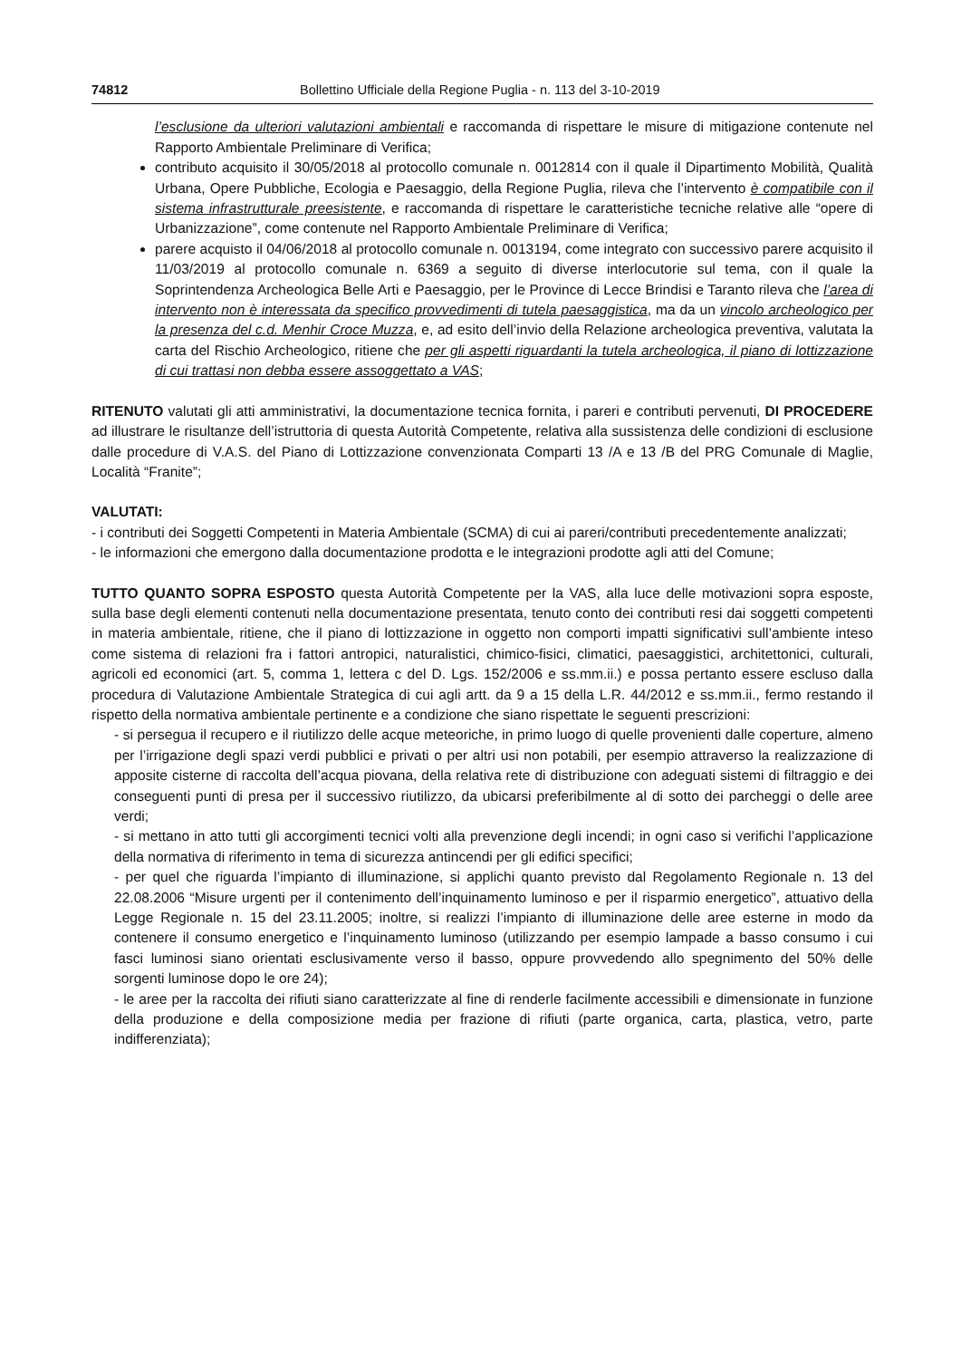74812 Bollettino Ufficiale della Regione Puglia - n. 113 del 3-10-2019
l’esclusione da ulteriori valutazioni ambientali e raccomanda di rispettare le misure di mitigazione contenute nel Rapporto Ambientale Preliminare di Verifica;
contributo acquisito il 30/05/2018 al protocollo comunale n. 0012814 con il quale il Dipartimento Mobilità, Qualità Urbana, Opere Pubbliche, Ecologia e Paesaggio, della Regione Puglia, rileva che l’intervento è compatibile con il sistema infrastrutturale preesistente, e raccomanda di rispettare le caratteristiche tecniche relative alle “opere di Urbanizzazione”, come contenute nel Rapporto Ambientale Preliminare di Verifica;
parere acquisto il 04/06/2018 al protocollo comunale n. 0013194, come integrato con successivo parere acquisito il 11/03/2019 al protocollo comunale n. 6369 a seguito di diverse interlocutorie sul tema, con il quale la Soprintendenza Archeologica Belle Arti e Paesaggio, per le Province di Lecce Brindisi e Taranto rileva che l’area di intervento non è interessata da specifico provvedimenti di tutela paesaggistica, ma da un vincolo archeologico per la presenza del c.d. Menhir Croce Muzza, e, ad esito dell’invio della Relazione archeologica preventiva, valutata la carta del Rischio Archeologico, ritiene che per gli aspetti riguardanti la tutela archeologica, il piano di lottizzazione di cui trattasi non debba essere assoggettato a VAS;
RITENUTO valutati gli atti amministrativi, la documentazione tecnica fornita, i pareri e contributi pervenuti, DI PROCEDERE ad illustrare le risultanze dell’istruttoria di questa Autorità Competente, relativa alla sussistenza delle condizioni di esclusione dalle procedure di V.A.S. del Piano di Lottizzazione convenzionata Comparti 13 /A e 13 /B del PRG Comunale di Maglie, Località “Franite”;
VALUTATI:
- i contributi dei Soggetti Competenti in Materia Ambientale (SCMA) di cui ai pareri/contributi precedentemente analizzati;
- le informazioni che emergono dalla documentazione prodotta e le integrazioni prodotte agli atti del Comune;
TUTTO QUANTO SOPRA ESPOSTO questa Autorità Competente per la VAS, alla luce delle motivazioni sopra esposte, sulla base degli elementi contenuti nella documentazione presentata, tenuto conto dei contributi resi dai soggetti competenti in materia ambientale, ritiene, che il piano di lottizzazione in oggetto non comporti impatti significativi sull’ambiente inteso come sistema di relazioni fra i fattori antropici, naturalistici, chimico-fisici, climatici, paesaggistici, architettonici, culturali, agricoli ed economici (art. 5, comma 1, lettera c del D. Lgs. 152/2006 e ss.mm.ii.) e possa pertanto essere escluso dalla procedura di Valutazione Ambientale Strategica di cui agli artt. da 9 a 15 della L.R. 44/2012 e ss.mm.ii., fermo restando il rispetto della normativa ambientale pertinente e a condizione che siano rispettate le seguenti prescrizioni:
- si persegua il recupero e il riutilizzo delle acque meteoriche, in primo luogo di quelle provenienti dalle coperture, almeno per l’irrigazione degli spazi verdi pubblici e privati o per altri usi non potabili, per esempio attraverso la realizzazione di apposite cisterne di raccolta dell’acqua piovana, della relativa rete di distribuzione con adeguati sistemi di filtraggio e dei conseguenti punti di presa per il successivo riutilizzo, da ubicarsi preferibilmente al di sotto dei parcheggi o delle aree verdi;
- si mettano in atto tutti gli accorgimenti tecnici volti alla prevenzione degli incendi; in ogni caso si verifichi l’applicazione della normativa di riferimento in tema di sicurezza antincendi per gli edifici specifici;
- per quel che riguarda l’impianto di illuminazione, si applichi quanto previsto dal Regolamento Regionale n. 13 del 22.08.2006 “Misure urgenti per il contenimento dell’inquinamento luminoso e per il risparmio energetico”, attuativo della Legge Regionale n. 15 del 23.11.2005; inoltre, si realizzi l’impianto di illuminazione delle aree esterne in modo da contenere il consumo energetico e l’inquinamento luminoso (utilizzando per esempio lampade a basso consumo i cui fasci luminosi siano orientati esclusivamente verso il basso, oppure provvedendo allo spegnimento del 50% delle sorgenti luminose dopo le ore 24);
- le aree per la raccolta dei rifiuti siano caratterizzate al fine di renderle facilmente accessibili e dimensionate in funzione della produzione e della composizione media per frazione di rifiuti (parte organica, carta, plastica, vetro, parte indifferenziata);